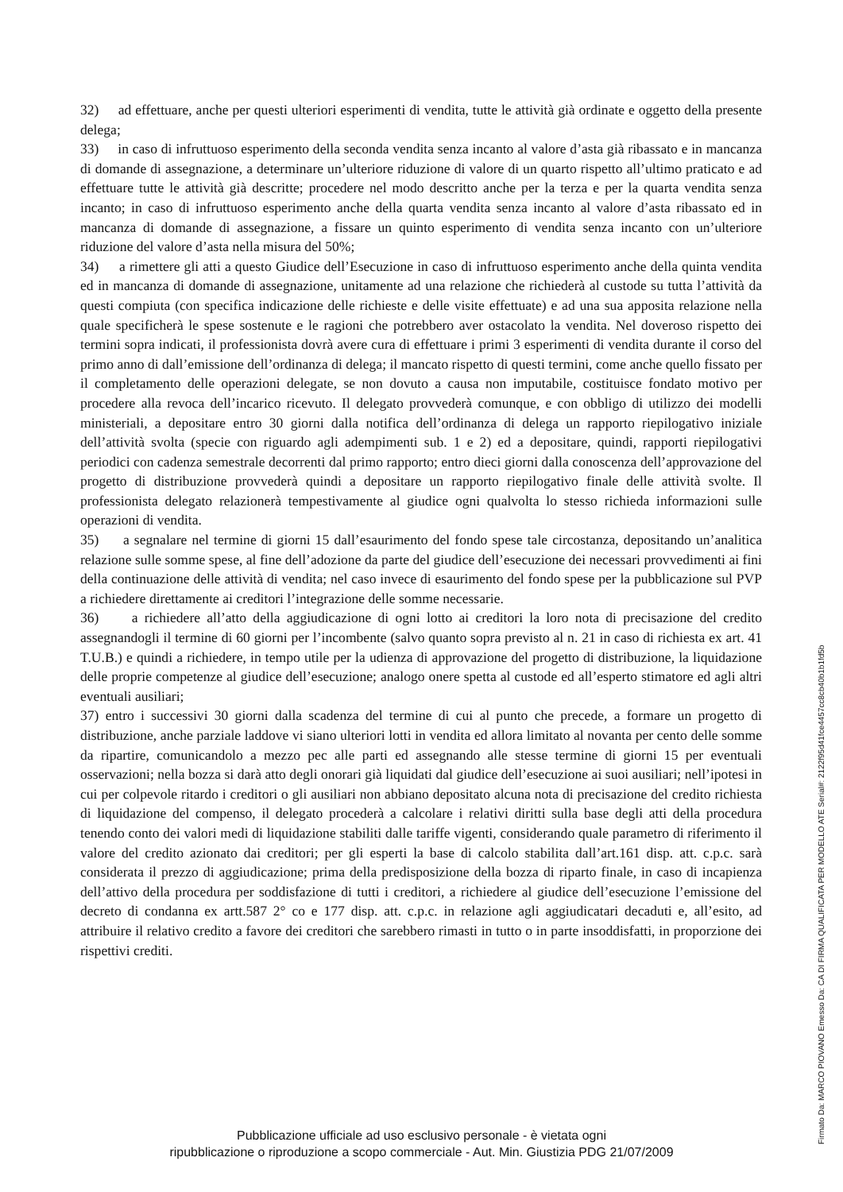32) ad effettuare, anche per questi ulteriori esperimenti di vendita, tutte le attività già ordinate e oggetto della presente delega;
33) in caso di infruttuoso esperimento della seconda vendita senza incanto al valore d’asta già ribassato e in mancanza di domande di assegnazione, a determinare un’ulteriore riduzione di valore di un quarto rispetto all’ultimo praticato e ad effettuare tutte le attività già descritte; procedere nel modo descritto anche per la terza e per la quarta vendita senza incanto; in caso di infruttuoso esperimento anche della quarta vendita senza incanto al valore d’asta ribassato ed in mancanza di domande di assegnazione, a fissare un quinto esperimento di vendita senza incanto con un’ulteriore riduzione del valore d’asta nella misura del 50%;
34) a rimettere gli atti a questo Giudice dell’Esecuzione in caso di infruttuoso esperimento anche della quinta vendita ed in mancanza di domande di assegnazione, unitamente ad una relazione che richiederà al custode su tutta l’attività da questi compiuta (con specifica indicazione delle richieste e delle visite effettuate) e ad una sua apposita relazione nella quale specificherà le spese sostenute e le ragioni che potrebbero aver ostacolato la vendita. Nel doveroso rispetto dei termini sopra indicati, il professionista dovrà avere cura di effettuare i primi 3 esperimenti di vendita durante il corso del primo anno di dall’emissione dell’ordinanza di delega; il mancato rispetto di questi termini, come anche quello fissato per il completamento delle operazioni delegate, se non dovuto a causa non imputabile, costituisce fondato motivo per procedere alla revoca dell’incarico ricevuto. Il delegato provvederà comunque, e con obbligo di utilizzo dei modelli ministeriali, a depositare entro 30 giorni dalla notifica dell’ordinanza di delega un rapporto riepilogativo iniziale dell’attività svolta (specie con riguardo agli adempimenti sub. 1 e 2) ed a depositare, quindi, rapporti riepilogativi periodici con cadenza semestrale decorrenti dal primo rapporto; entro dieci giorni dalla conoscenza dell’approvazione del progetto di distribuzione provvederà quindi a depositare un rapporto riepilogativo finale delle attività svolte. Il professionista delegato relazionerà tempestivamente al giudice ogni qualvolta lo stesso richieda informazioni sulle operazioni di vendita.
35) a segnalare nel termine di giorni 15 dall’esaurimento del fondo spese tale circostanza, depositando un’analitica relazione sulle somme spese, al fine dell’adozione da parte del giudice dell’esecuzione dei necessari provvedimenti ai fini della continuazione delle attività di vendita; nel caso invece di esaurimento del fondo spese per la pubblicazione sul PVP a richiedere direttamente ai creditori l’integrazione delle somme necessarie.
36) a richiedere all’atto della aggiudicazione di ogni lotto ai creditori la loro nota di precisazione del credito assegnandogli il termine di 60 giorni per l’incombente (salvo quanto sopra previsto al n. 21 in caso di richiesta ex art. 41 T.U.B.) e quindi a richiedere, in tempo utile per la udienza di approvazione del progetto di distribuzione, la liquidazione delle proprie competenze al giudice dell’esecuzione; analogo onere spetta al custode ed all’esperto stimatore ed agli altri eventuali ausiliari;
37) entro i successivi 30 giorni dalla scadenza del termine di cui al punto che precede, a formare un progetto di distribuzione, anche parziale laddove vi siano ulteriori lotti in vendita ed allora limitato al novanta per cento delle somme da ripartire, comunicandolo a mezzo pec alle parti ed assegnando alle stesse termine di giorni 15 per eventuali osservazioni; nella bozza si darà atto degli onorari già liquidati dal giudice dell’esecuzione ai suoi ausiliari; nell’ipotesi in cui per colpevole ritardo i creditori o gli ausiliari non abbiano depositato alcuna nota di precisazione del credito richiesta di liquidazione del compenso, il delegato procederà a calcolare i relativi diritti sulla base degli atti della procedura tenendo conto dei valori medi di liquidazione stabiliti dalle tariffe vigenti, considerando quale parametro di riferimento il valore del credito azionato dai creditori; per gli esperti la base di calcolo stabilita dall’art.161 disp. att. c.p.c. sarà considerata il prezzo di aggiudicazione; prima della predisposizione della bozza di riparto finale, in caso di incapienza dell’attivo della procedura per soddisfazione di tutti i creditori, a richiedere al giudice dell’esecuzione l’emissione del decreto di condanna ex artt.587 2° co e 177 disp. att. c.p.c. in relazione agli aggiudicatari decaduti e, all’esito, ad attribuire il relativo credito a favore dei creditori che sarebbero rimasti in tutto o in parte insoddisfatti, in proporzione dei rispettivi crediti.
Pubblicazione ufficiale ad uso esclusivo personale - è vietata ogni
ripubblicazione o riproduzione a scopo commerciale - Aut. Min. Giustizia PDG 21/07/2009
Firmato Da: MARCO PIOVANO Emesso Da: CA DI FIRMA QUALIFICATA PER MODELLO ATE Serial#: 2122f95d41fce4457cc8cb40b1b1fd5b